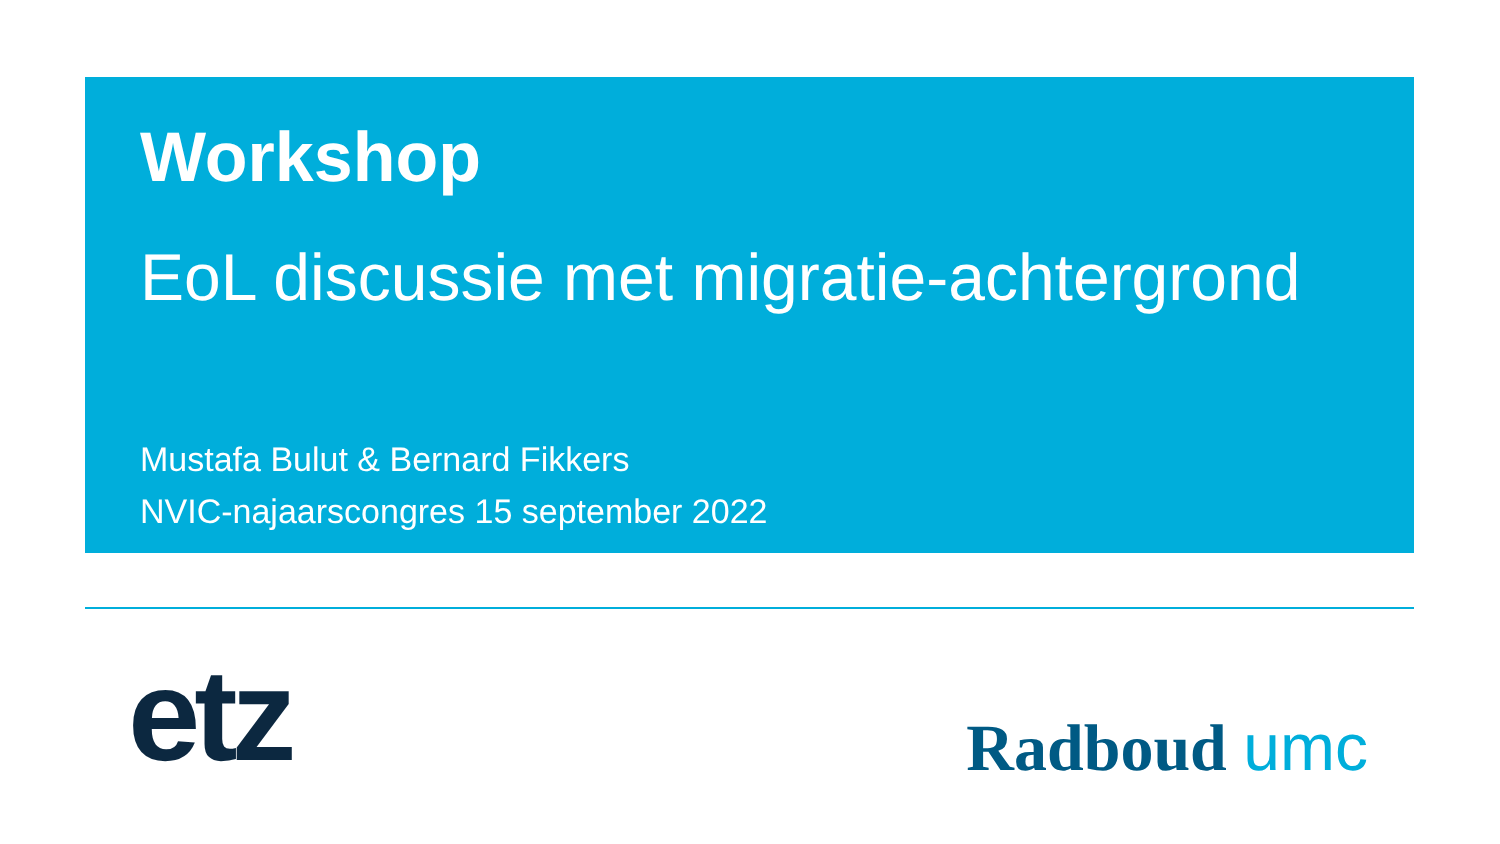Workshop
EoL discussie met migratie-achtergrond
Mustafa Bulut & Bernard Fikkers
NVIC-najaarscongres 15 september 2022
etz
Radboud umc